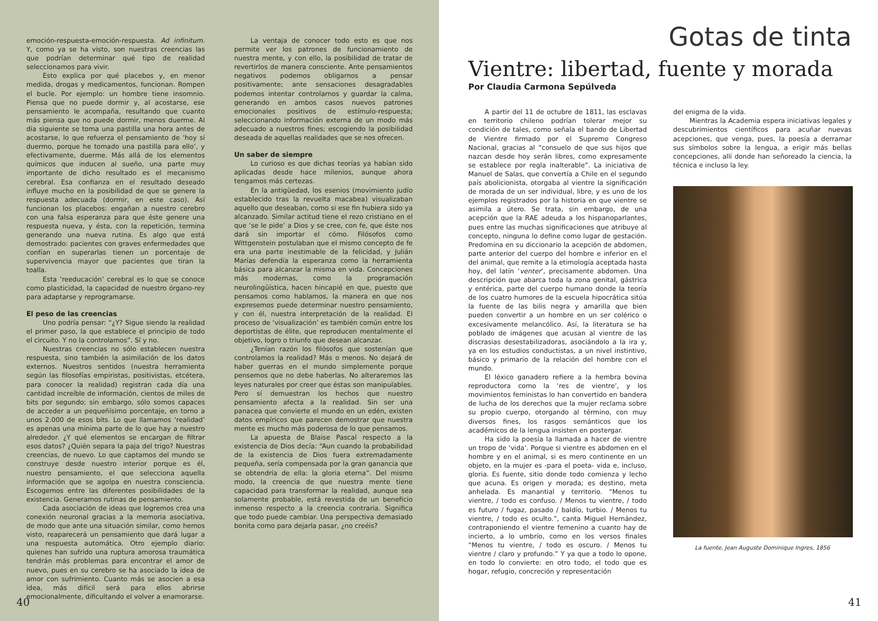emoción-respuesta-emoción-respuesta. Ad infinitum. Y, como ya se ha visto, son nuestras creencias las que podrían determinar qué tipo de realidad seleccionamos para vivir.
Esto explica por qué placebos y, en menor medida, drogas y medicamentos, funcionan. Rompen el bucle. Por ejemplo: un hombre tiene insomnio. Piensa que no puede dormir y, al acostarse, ese pensamiento le acompaña, resultando que cuanto más piensa que no puede dormir, menos duerme. Al día siguiente se toma una pastilla una hora antes de acostarse, lo que refuerza el pensamiento de ‘hoy sí duermo, porque he tomado una pastilla para ello’, y efectivamente, duerme. Más allá de los elementos químicos que inducen al sueño, una parte muy importante de dicho resultado es el mecanismo cerebral. Esa confianza en el resultado deseado influye mucho en la posibilidad de que se genere la respuesta adecuada (dormir, en este caso). Así funcionan los placebos: engañan a nuestro cerebro con una falsa esperanza para que éste genere una respuesta nueva, y ésta, con la repetición, termina generando una nueva rutina. Es algo que está demostrado: pacientes con graves enfermedades que confían en superarlas tienen un porcentaje de supervivencia mayor que pacientes que tiran la toalla.
Esta ‘reeducación’ cerebral es lo que se conoce como plasticidad, la capacidad de nuestro órgano-rey para adaptarse y reprogramarse.
El peso de las creencias
Uno podría pensar: “¿Y? Sigue siendo la realidad el primer paso, la que establece el principio de todo el circuito. Y no la controlamos”. Sí y no.
Nuestras creencias no sólo establecen nuestra respuesta, sino también la asimilación de los datos externos. Nuestros sentidos (nuestra herramienta según las filosofías empiristas, positivistas, etcétera, para conocer la realidad) registran cada día una cantidad increíble de información, cientos de miles de bits por segundo; sin embargo, sólo somos capaces de acceder a un pequeñísimo porcentaje, en torno a unos 2.000 de esos bits. Lo que llamamos ‘realidad’ es apenas una mínima parte de lo que hay a nuestro alrededor. ¿Y qué elementos se encargan de filtrar esos datos? ¿Quién separa la paja del trigo? Nuestras creencias, de nuevo. Lo que captamos del mundo se construye desde nuestro interior porque es él, nuestro pensamiento, el que selecciona aquella información que se agolpa en nuestra consciencia. Escogemos entre las diferentes posibilidades de la existencia. Generamos rutinas de pensamiento.
Cada asociación de ideas que logremos crea una conexión neuronal gracias a la memoria asociativa, de modo que ante una situación similar, como hemos visto, reaparecerá un pensamiento que dará lugar a una respuesta automática. Otro ejemplo diario: quienes han sufrido una ruptura amorosa traumática tendrán más problemas para encontrar el amor de nuevo, pues en su cerebro se ha asociado la idea de amor con sufrimiento. Cuanto más se asocien a esa idea, más difícil será para ellos abrirse emocionalmente, dificultando el volver a enamorarse.
La ventaja de conocer todo esto es que nos permite ver los patrones de funcionamiento de nuestra mente, y con ello, la posibilidad de tratar de revertirlos de manera consciente. Ante pensamientos negativos podemos obligarnos a pensar positivamente; ante sensaciones desagradables podemos intentar controlarnos y guardar la calma, generando en ambos casos nuevos patrones emocionales positivos de estímulo-respuesta; seleccionando información externa de un modo más adecuado a nuestros fines; escogiendo la posibilidad deseada de aquellas realidades que se nos ofrecen.
Un saber de siempre
Lo curioso es que dichas teorías ya habían sido aplicadas desde hace milenios, aunque ahora tengamos más certezas.
En la antigüedad, los esenios (movimiento judío establecido tras la revuelta macabea) visualizaban aquello que deseaban, como si ese fin hubiera sido ya alcanzado. Similar actitud tiene el rezo cristiano en el que ‘se le pide’ a Dios y se cree, con fe, que éste nos dará sin importar el cómo. Filósofos como Wittgenstein postulaban que el mismo concepto de fe era una parte inestimable de la felicidad, y Julián Marías defendía la esperanza como la herramienta básica para alcanzar la misma en vida. Concepciones más modernas, como la programación neurolingüística, hacen hincapié en que, puesto que pensamos como hablamos, la manera en que nos expresemos puede determinar nuestro pensamiento, y con él, nuestra interpretación de la realidad. El proceso de ‘visualización’ es también común entre los deportistas de élite, que reproducen mentalmente el objetivo, logro o triunfo que desean alcanzar.
¿Tenían razón los filósofos que sostenían que controlamos la realidad? Más o menos. No dejará de haber guerras en el mundo simplemente porque pensemos que no debe haberlas. No alteraremos las leyes naturales por creer que éstas son manipulables. Pero sí demuestran los hechos que nuestro pensamiento afecta a la realidad. Sin ser una panacea que convierte el mundo en un edén, existen datos empíricos que parecen demostrar que nuestra mente es mucho más poderosa de lo que pensamos.
La apuesta de Blaise Pascal respecto a la existencia de Dios decía: “Aun cuando la probabilidad de la existencia de Dios fuera extremadamente pequeña, sería compensada por la gran ganancia que se obtendría de ella: la gloria eterna”. Del mismo modo, la creencia de que nuestra mente tiene capacidad para transformar la realidad, aunque sea solamente probable, está revestida de un beneficio inmenso respecto a la creencia contraria. Significa que todo puede cambiar. Una perspectiva demasiado bonita como para dejarla pasar, ¿no creéis?
40
Gotas de tinta
Vientre: libertad, fuente y morada
Por Claudia Carmona Sepúlveda
A partir del 11 de octubre de 1811, las esclavas en territorio chileno podrían tolerar mejor su condición de tales, como señala el bando de Libertad de Vientre firmado por el Supremo Congreso Nacional, gracias al “consuelo de que sus hijos que nazcan desde hoy serán libres, como expresamente se establece por regla inalterable”. La iniciativa de Manuel de Salas, que convertía a Chile en el segundo país abolicionista, otorgaba al vientre la significación de morada de un ser individual, libre, y es uno de los ejemplos registrados por la historia en que vientre se asimila a útero. Se trata, sin embargo, de una acepción que la RAE adeuda a los hispanoparlantes, pues entre las muchas significaciones que atribuye al concepto, ninguna lo define como lugar de gestación. Predomina en su diccionario la acepción de abdomen, parte anterior del cuerpo del hombre e inferior en el del animal, que remite a la etimología aceptada hasta hoy, del latín ‘venter’, precisamente abdomen. Una descripción que abarca toda la zona genital, gástrica y entérica, parte del cuerpo humano donde la teoría de los cuatro humores de la escuela hipocrática sitúa la fuente de las bilis negra y amarilla que bien pueden convertir a un hombre en un ser colérico o excesivamente melancólico. Así, la literatura se ha poblado de imágenes que acusan al vientre de las discrasias desestabilizadoras, asociándolo a la ira y, ya en los estudios conductistas, a un nivel instintivo, básico y primario de la relación del hombre con el mundo.
El léxico ganadero refiere a la hembra bovina reproductora como la ‘res de vientre’, y los movimientos feministas lo han convertido en bandera de lucha de los derechos que la mujer reclama sobre su propio cuerpo, otorgando al término, con muy diversos fines, los rasgos semánticos que los académicos de la lengua insisten en postergar.
Ha sido la poesía la llamada a hacer de vientre un tropo de ‘vida’. Porque si vientre es abdomen en el hombre y en el animal, si es mero continente en un objeto, en la mujer es -para el poeta- vida e, incluso, gloria. Es fuente, sitio donde todo comienza y lecho que acuna. Es origen y morada; es destino, meta anhelada. Es manantial y territorio. “Menos tu vientre, / todo es confuso. / Menos tu vientre, / todo es futuro / fugaz, pasado / baldío, turbio. / Menos tu vientre, / todo es oculto.”, canta Miguel Hernández, contraponiendo el vientre femenino a cuanto hay de incierto, a lo umbrío, como en los versos finales “Menos tu vientre, / todo es oscuro. / Menos tu vientre / claro y profundo.” Y ya que a todo lo opone, en todo lo convierte: en otro todo, el todo que es hogar, refugio, concreción y representación
del enigma de la vida.
Mientras la Academia espera iniciativas legales y descubrimientos científicos para acuñar nuevas acepciones, que venga, pues, la poesía a derramar sus símbolos sobre la lengua, a erigir más bellas concepciones, allí donde han señoreado la ciencia, la técnica e incluso la ley.
La fuente, Jean Auguste Dominique Ingres, 1856
41